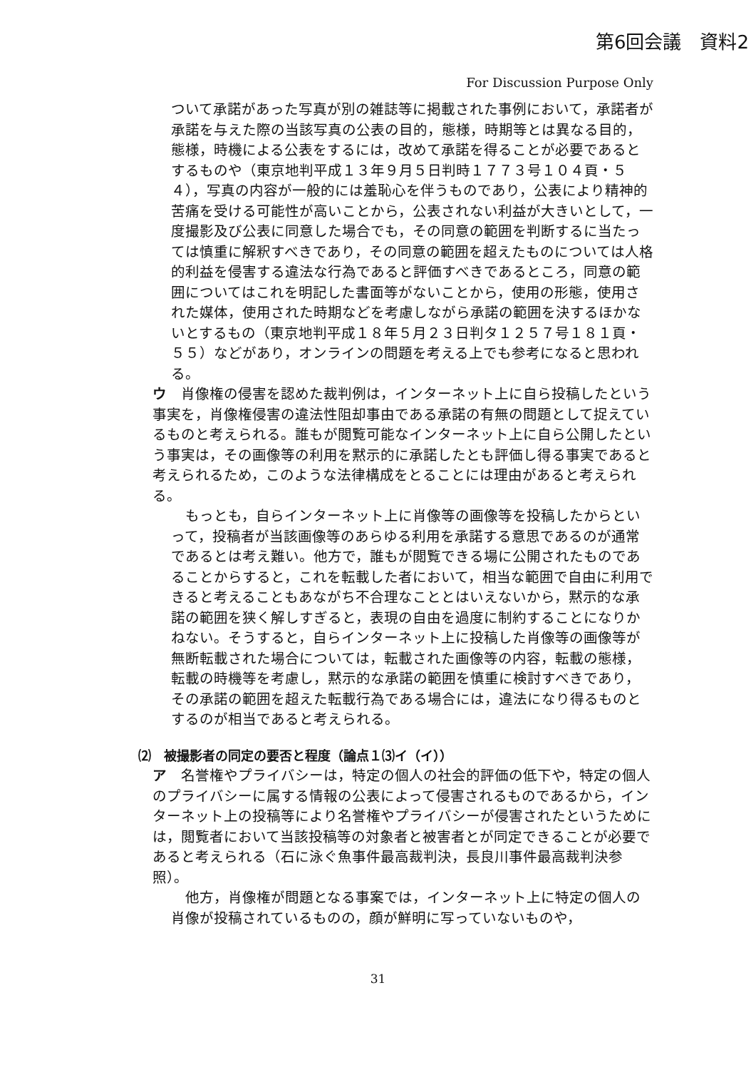第6回会議　資料2
For Discussion Purpose Only
ついて承諾があった写真が別の雑誌等に掲載された事例において，承諾者が承諾を与えた際の当該写真の公表の目的，態様，時期等とは異なる目的，態様，時機による公表をするには，改めて承諾を得ることが必要であるとするものや（東京地判平成１３年９月５日判時１７７３号１０４頁・５４），写真の内容が一般的には羞恥心を伴うものであり，公表により精神的苦痛を受ける可能性が高いことから，公表されない利益が大きいとして，一度撮影及び公表に同意した場合でも，その同意の範囲を判断するに当たっては慎重に解釈すべきであり，その同意の範囲を超えたものについては人格的利益を侵害する違法な行為であると評価すべきであるところ，同意の範囲についてはこれを明記した書面等がないことから，使用の形態，使用された媒体，使用された時期などを考慮しながら承諾の範囲を決するほかないとするもの（東京地判平成１８年５月２３日判タ１２５７号１８１頁・５５）などがあり，オンラインの問題を考える上でも参考になると思われる。
ウ　肖像権の侵害を認めた裁判例は，インターネット上に自ら投稿したという事実を，肖像権侵害の違法性阻却事由である承諾の有無の問題として捉えているものと考えられる。誰もが閲覧可能なインターネット上に自ら公開したという事実は，その画像等の利用を黙示的に承諾したとも評価し得る事実であると考えられるため，このような法律構成をとることには理由があると考えられる。
　もっとも，自らインターネット上に肖像等の画像等を投稿したからといって，投稿者が当該画像等のあらゆる利用を承諾する意思であるのが通常であるとは考え難い。他方で，誰もが閲覧できる場に公開されたものであることからすると，これを転載した者において，相当な範囲で自由に利用できると考えることもあながち不合理なこととはいえないから，黙示的な承諾の範囲を狭く解しすぎると，表現の自由を過度に制約することになりかねない。そうすると，自らインターネット上に投稿した肖像等の画像等が無断転載された場合については，転載された画像等の内容，転載の態様，転載の時機等を考慮し，黙示的な承諾の範囲を慎重に検討すべきであり，その承諾の範囲を超えた転載行為である場合には，違法になり得るものとするのが相当であると考えられる。
⑵　被撮影者の同定の要否と程度（論点１⑶イ（イ））
ア　名誉権やプライバシーは，特定の個人の社会的評価の低下や，特定の個人のプライバシーに属する情報の公表によって侵害されるものであるから，インターネット上の投稿等により名誉権やプライバシーが侵害されたというためには，閲覧者において当該投稿等の対象者と被害者とが同定できることが必要であると考えられる（石に泳ぐ魚事件最高裁判決，長良川事件最高裁判決参照）。
　他方，肖像権が問題となる事案では，インターネット上に特定の個人の肖像が投稿されているものの，顔が鮮明に写っていないものや，
31